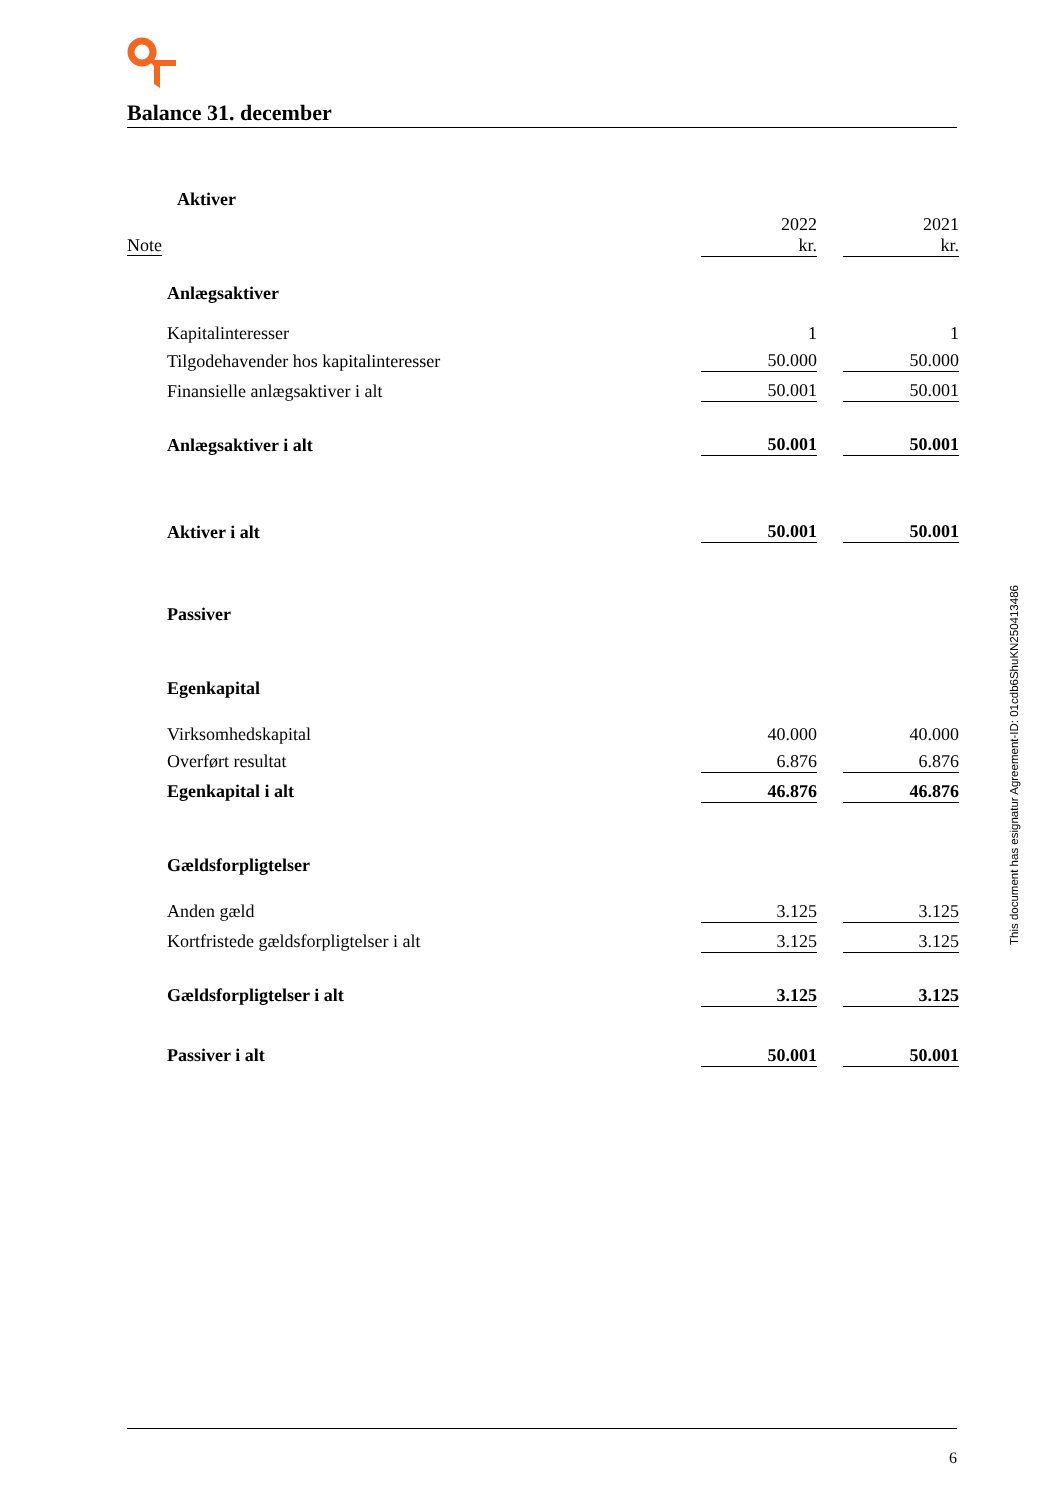Balance 31. december
| Aktiver | | | | |
| Note | | 2022 kr. | | 2021 kr. |
| | Anlægsaktiver | | | |
| | Kapitalinteresser | 1 | | 1 |
| | Tilgodehavender hos kapitalinteresser | 50.000 | | 50.000 |
| | Finansielle anlægsaktiver i alt | 50.001 | | 50.001 |
| | Anlægsaktiver i alt | 50.001 | | 50.001 |
| | Aktiver i alt | 50.001 | | 50.001 |
| | Passiver | | | |
| | Egenkapital | | | |
| | Virksomhedskapital | 40.000 | | 40.000 |
| | Overført resultat | 6.876 | | 6.876 |
| | Egenkapital i alt | 46.876 | | 46.876 |
| | Gældsforpligtelser | | | |
| | Anden gæld | 3.125 | | 3.125 |
| | Kortfristede gældsforpligtelser i alt | 3.125 | | 3.125 |
| | Gældsforpligtelser i alt | 3.125 | | 3.125 |
| | Passiver i alt | 50.001 | | 50.001 |
This document has esignatur Agreement-ID: 01cdb6ShuKN250413486
6